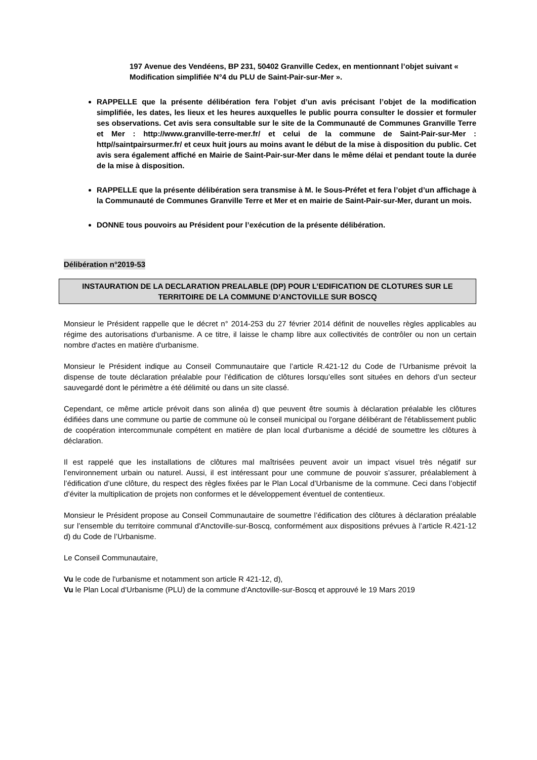197 Avenue des Vendéens, BP 231, 50402 Granville Cedex, en mentionnant l’objet suivant « Modification simplifiée N°4 du PLU de Saint-Pair-sur-Mer ».
RAPPELLE que la présente délibération fera l’objet d’un avis précisant l’objet de la modification simplifiée, les dates, les lieux et les heures auxquelles le public pourra consulter le dossier et formuler ses observations. Cet avis sera consultable sur le site de la Communauté de Communes Granville Terre et Mer : http://www.granville-terre-mer.fr/ et celui de la commune de Saint-Pair-sur-Mer : http//saintpairsurmer.fr/ et ceux huit jours au moins avant le début de la mise à disposition du public. Cet avis sera également affiché en Mairie de Saint-Pair-sur-Mer dans le même délai et pendant toute la durée de la mise à disposition.
RAPPELLE que la présente délibération sera transmise à M. le Sous-Préfet et fera l’objet d’un affichage à la Communauté de Communes Granville Terre et Mer et en mairie de Saint-Pair-sur-Mer, durant un mois.
DONNE tous pouvoirs au Président pour l’exécution de la présente délibération.
Délibération n°2019-53
INSTAURATION DE LA DECLARATION PREALABLE (DP) POUR L’EDIFICATION DE CLOTURES SUR LE TERRITOIRE DE LA COMMUNE D’ANCTOVILLE SUR BOSCQ
Monsieur le Président rappelle que le décret n° 2014-253 du 27 février 2014 définit de nouvelles règles applicables au régime des autorisations d'urbanisme. A ce titre, il laisse le champ libre aux collectivités de contrôler ou non un certain nombre d'actes en matière d'urbanisme.
Monsieur le Président indique au Conseil Communautaire que l’article R.421-12 du Code de l’Urbanisme prévoit la dispense de toute déclaration préalable pour l’édification de clôtures lorsqu’elles sont situées en dehors d’un secteur sauvegardé dont le périmètre a été délimité ou dans un site classé.
Cependant, ce même article prévoit dans son alinéa d) que peuvent être soumis à déclaration préalable les clôtures édifiées dans une commune ou partie de commune où le conseil municipal ou l'organe délibérant de l'établissement public de coopération intercommunale compétent en matière de plan local d'urbanisme a décidé de soumettre les clôtures à déclaration.
Il est rappelé que les installations de clôtures mal maîtrisées peuvent avoir un impact visuel très négatif sur l’environnement urbain ou naturel. Aussi, il est intéressant pour une commune de pouvoir s’assurer, préalablement à l’édification d’une clôture, du respect des règles fixées par le Plan Local d’Urbanisme de la commune. Ceci dans l’objectif d’éviter la multiplication de projets non conformes et le développement éventuel de contentieux.
Monsieur le Président propose au Conseil Communautaire de soumettre l’édification des clôtures à déclaration préalable sur l’ensemble du territoire communal d'Anctoville-sur-Boscq, conformément aux dispositions prévues à l’article R.421-12 d) du Code de l’Urbanisme.
Le Conseil Communautaire,
Vu le code de l'urbanisme et notamment son article R 421-12, d),
Vu le Plan Local d'Urbanisme (PLU) de la commune d'Anctoville-sur-Boscq et approuvé le 19 Mars 2019